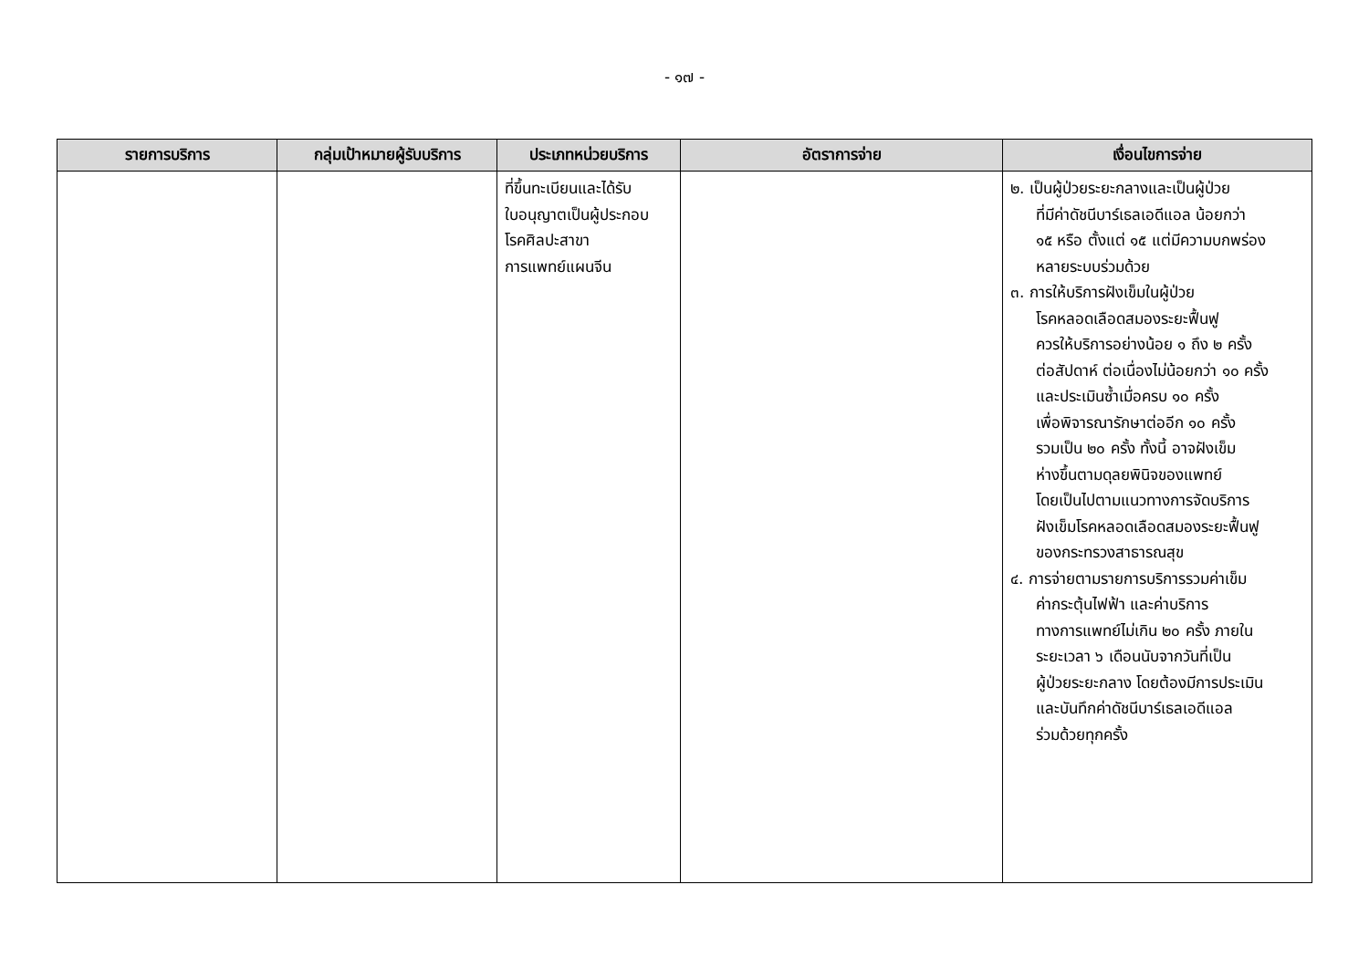- ๑๗ -
| รายการบริการ | กลุ่มเป้าหมายผู้รับบริการ | ประเภทหน่วยบริการ | อัตราการจ่าย | เงื่อนไขการจ่าย |
| --- | --- | --- | --- | --- |
| | | ที่ขึ้นทะเบียนและได้รับ ใบอนุญาตเป็นผู้ประกอบ โรคศิลปะสาขา การแพทย์แผนจีน | | ๒. เป็นผู้ป่วยระยะกลางและเป็นผู้ป่วย ที่มีค่าดัชนีบาร์เธลเอดีแอล น้อยกว่า ๑๕ หรือ ตั้งแต่ ๑๕ แต่มีความบกพร่อง หลายระบบร่วมด้วย ๓. การให้บริการฝังเข็มในผู้ป่วย โรคหลอดเลือดสมองระยะฟื้นฟู ควรให้บริการอย่างน้อย ๑ ถึง ๒ ครั้ง ต่อสัปดาห์ ต่อเนื่องไม่น้อยกว่า ๑๐ ครั้ง และประเมินซ้ำเมื่อครบ ๑๐ ครั้ง เพื่อพิจารณารักษาต่ออีก ๑๐ ครั้ง รวมเป็น ๒๐ ครั้ง ทั้งนี้ อาจฝังเข็ม ห่างขึ้นตามดุลยพินิจของแพทย์ โดยเป็นไปตามแนวทางการจัดบริการ ฝังเข็มโรคหลอดเลือดสมองระยะฟื้นฟู ของกระทรวงสาธารณสุข ๔. การจ่ายตามรายการบริการรวมค่าเข็ม ค่ากระตุ้นไฟฟ้า และค่าบริการ ทางการแพทย์ไม่เกิน ๒๐ ครั้ง ภายใน ระยะเวลา ๖ เดือนนับจากวันที่เป็น ผู้ป่วยระยะกลาง โดยต้องมีการประเมิน และบันทึกค่าดัชนีบาร์เธลเอดีแอล ร่วมด้วยทุกครั้ง |